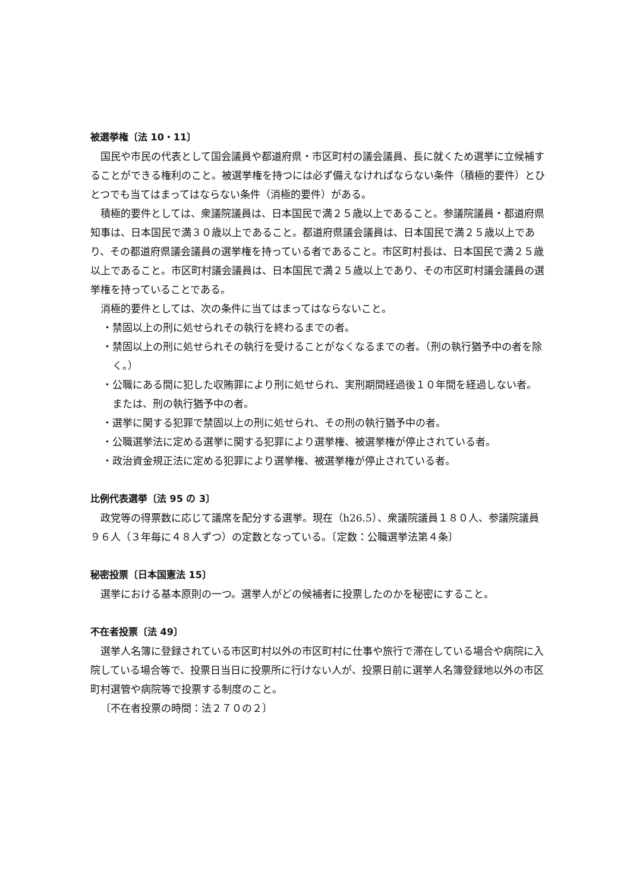被選挙権〔法 10・11〕
国民や市民の代表として国会議員や都道府県・市区町村の議会議員、長に就くため選挙に立候補することができる権利のこと。被選挙権を持つには必ず備えなければならない条件（積極的要件）とひとつでも当てはまってはならない条件（消極的要件）がある。
積極的要件としては、衆議院議員は、日本国民で満２５歳以上であること。参議院議員・都道府県知事は、日本国民で満３０歳以上であること。都道府県議会議員は、日本国民で満２５歳以上であり、その都道府県議会議員の選挙権を持っている者であること。市区町村長は、日本国民で満２５歳以上であること。市区町村議会議員は、日本国民で満２５歳以上であり、その市区町村議会議員の選挙権を持っていることである。
消極的要件としては、次の条件に当てはまってはならないこと。
・禁固以上の刑に処せられその執行を終わるまでの者。
・禁固以上の刑に処せられその執行を受けることがなくなるまでの者。（刑の執行猶予中の者を除く。）
・公職にある間に犯した収賄罪により刑に処せられ、実刑期間経過後１０年間を経過しない者。または、刑の執行猶予中の者。
・選挙に関する犯罪で禁固以上の刑に処せられ、その刑の執行猶予中の者。
・公職選挙法に定める選挙に関する犯罪により選挙権、被選挙権が停止されている者。
・政治資金規正法に定める犯罪により選挙権、被選挙権が停止されている者。
比例代表選挙〔法 95 の 3〕
政党等の得票数に応じて議席を配分する選挙。現在（h26.5）、衆議院議員１８０人、参議院議員９６人（３年毎に４８人ずつ）の定数となっている。〔定数：公職選挙法第４条〕
秘密投票〔日本国憲法 15〕
選挙における基本原則の一つ。選挙人がどの候補者に投票したのかを秘密にすること。
不在者投票〔法 49〕
選挙人名簿に登録されている市区町村以外の市区町村に仕事や旅行で滞在している場合や病院に入院している場合等で、投票日当日に投票所に行けない人が、投票日前に選挙人名簿登録地以外の市区町村選管や病院等で投票する制度のこと。
〔不在者投票の時間：法２７０の２〕